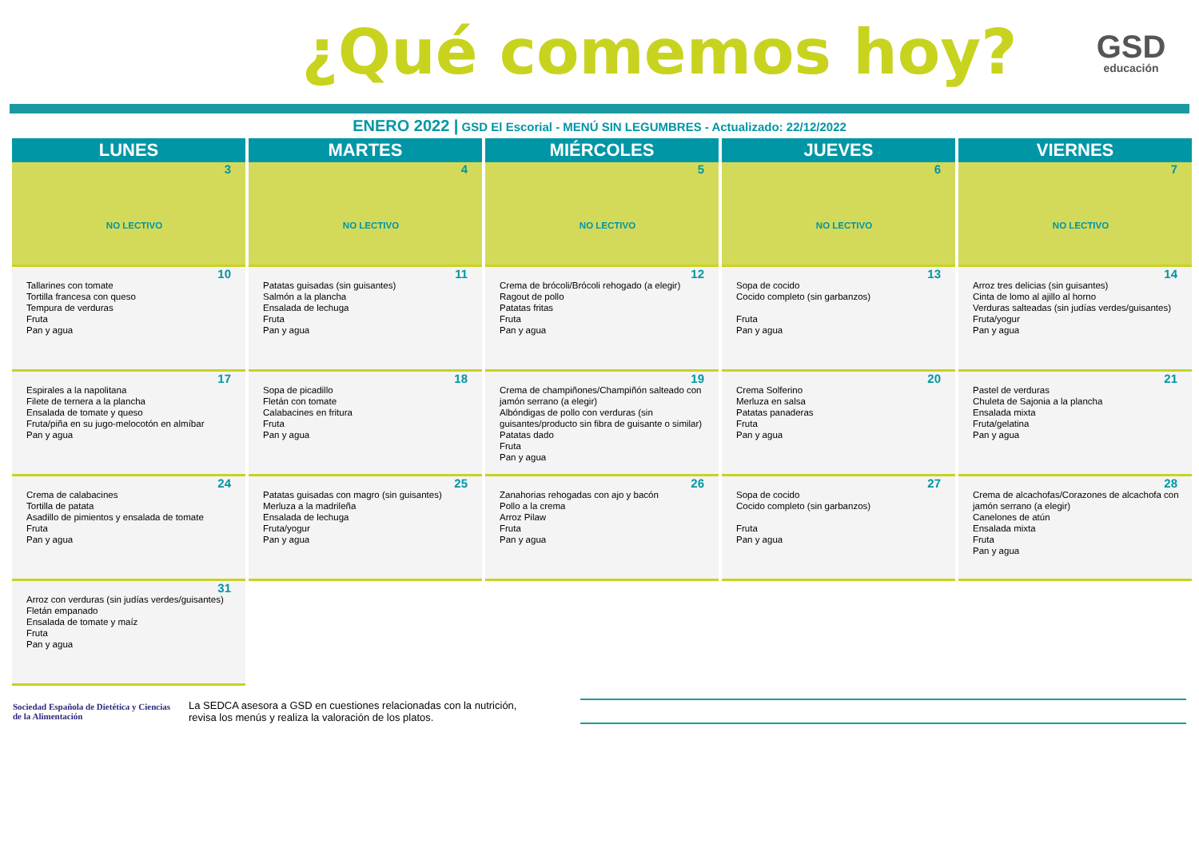¿Qué comemos hoy?
GSD
educación
ENERO 2022 | GSD El Escorial - MENÚ SIN LEGUMBRES - Actualizado: 22/12/2022
| LUNES | MARTES | MIÉRCOLES | JUEVES | VIERNES |
| --- | --- | --- | --- | --- |
| 3 NO LECTIVO | 4 NO LECTIVO | 5 NO LECTIVO | 6 NO LECTIVO | 7 NO LECTIVO |
| 10 Tallarines con tomate Tortilla francesa con queso Tempura de verduras Fruta Pan y agua | 11 Patatas guisadas (sin guisantes) Salmón a la plancha Ensalada de lechuga Fruta Pan y agua | 12 Crema de brócoli/Brócoli rehogado (a elegir) Ragout de pollo Patatas fritas Fruta Pan y agua | 13 Sopa de cocido Cocido completo (sin garbanzos) Fruta Pan y agua | 14 Arroz tres delicias (sin guisantes) Cinta de lomo al ajillo al horno Verduras salteadas (sin judías verdes/guisantes) Fruta/yogur Pan y agua |
| 17 Espirales a la napolitana Filete de ternera a la plancha Ensalada de tomate y queso Fruta/piña en su jugo-melocotón en almíbar Pan y agua | 18 Sopa de picadillo Fletán con tomate Calabacines en fritura Fruta Pan y agua | 19 Crema de champiñones/Champiñón salteado con jamón serrano (a elegir) Albóndigas de pollo con verduras (sin guisantes/producto sin fibra de guisante o similar) Patatas dado Fruta Pan y agua | 20 Crema Solferino Merluza en salsa Patatas panaderas Fruta Pan y agua | 21 Pastel de verduras Chuleta de Sajonia a la plancha Ensalada mixta Fruta/gelatina Pan y agua |
| 24 Crema de calabacines Tortilla de patata Asadillo de pimientos y ensalada de tomate Fruta Pan y agua | 25 Patatas guisadas con magro (sin guisantes) Merluza a la madrileña Ensalada de lechuga Fruta/yogur Pan y agua | 26 Zanahorias rehogadas con ajo y bacón Pollo a la crema Arroz Pilaw Fruta Pan y agua | 27 Sopa de cocido Cocido completo (sin garbanzos) Fruta Pan y agua | 28 Crema de alcachofas/Corazones de alcachofa con jamón serrano (a elegir) Canelones de atún Ensalada mixta Fruta Pan y agua |
| 31 Arroz con verduras (sin judías verdes/guisantes) Fletán empanado Ensalada de tomate y maíz Fruta Pan y agua | | | | |
Sociedad Española de Dietética y Ciencias de la Alimentación
La SEDCA asesora a GSD en cuestiones relacionadas con la nutrición,
revisa los menús y realiza la valoración de los platos.